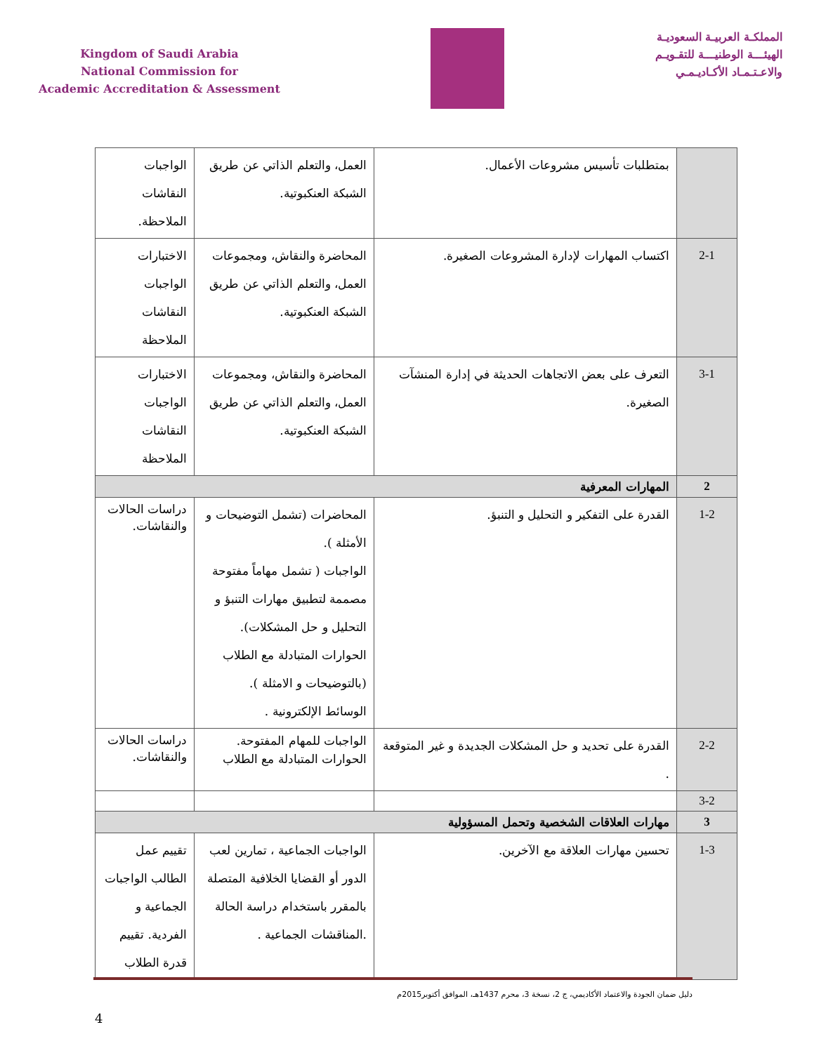Kingdom of Saudi Arabia
National Commission for
Academic Accreditation & Assessment
المملكـة العربيـة السعوديـة
الهيئـــة الوطنيـــة للتقـويـم
والاعـتـمـاد الأكـاديـمـي
| | بمتطلبات تأسيس مشروعات الأعمال. | العمل، والتعلم الذاتي عن طريق الشبكة العنكبوتية. | الواجبات النقاشات الملاحظة. |
| 2-1 | اكتساب المهارات لإدارة المشروعات الصغيرة. | المحاضرة والنقاش، ومجموعات العمل، والتعلم الذاتي عن طريق الشبكة العنكبوتية. | الاختبارات الواجبات النقاشات الملاحظة |
| 3-1 | التعرف على بعض الاتجاهات الحديثة في إدارة المنشآت الصغيرة. | المحاضرة والنقاش، ومجموعات العمل، والتعلم الذاتي عن طريق الشبكة العنكبوتية. | الاختبارات الواجبات النقاشات الملاحظة |
| 2 | المهارات المعرفية | | |
| 1-2 | القدرة على التفكير و التحليل و التنبؤ. | المحاضرات (تشمل التوضيحات و الأمثلة ). الواجبات ( تشمل مهاماً مفتوحة مصممة لتطبيق مهارات التنبؤ و التحليل و حل المشكلات). الحوارات المتبادلة مع الطلاب (بالتوضيحات و الامثلة ). الوسائط الإلكترونية . | دراسات الحالات والنقاشات. |
| 2-2 | القدرة على تحديد و حل المشكلات الجديدة و غير المتوقعة . | الواجبات للمهام المفتوحة. الحوارات المتبادلة مع الطلاب | دراسات الحالات والنقاشات. |
| 3-2 | | | |
| 3 | مهارات العلاقات الشخصية وتحمل المسؤولية | | |
| 1-3 | تحسين مهارات العلاقة مع الآخرين. | الواجبات الجماعية ، تمارين لعب الدور أو القضايا الخلافية المتصلة بالمقرر باستخدام دراسة الحالة .المناقشات الجماعية . | تقييم عمل الطالب الواجبات الجماعية و الفردية. تقييم قدرة الطلاب |
دليل ضمان الجودة والاعتماد الأكاديمي، ج 2، نسخة 3، محرم 1437هـ، الموافق أكتوبر2015م
4